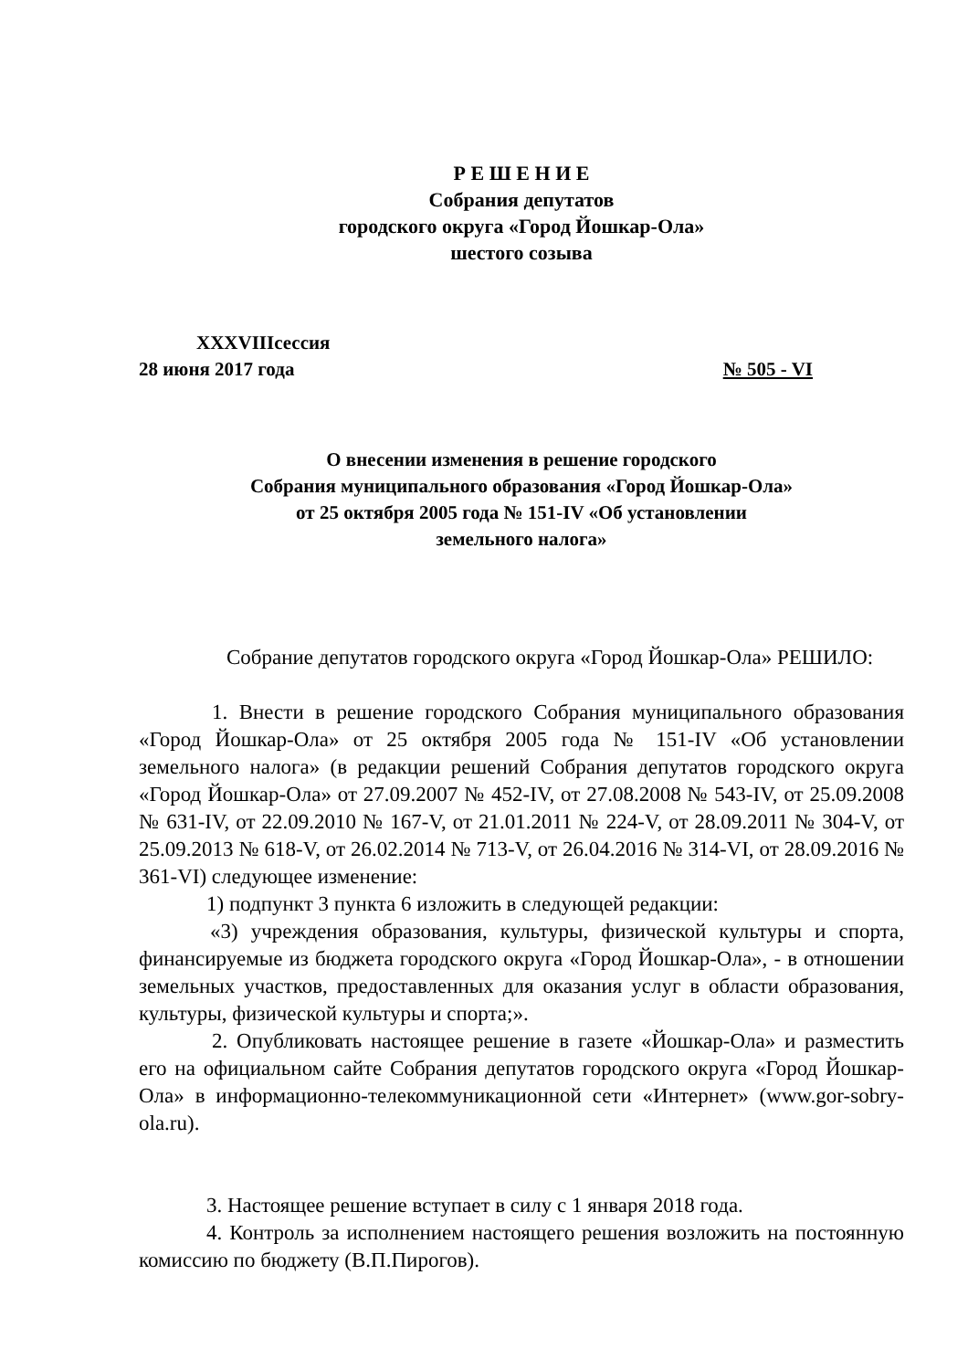Р Е Ш Е Н И Е
Собрания депутатов
городского округа «Город Йошкар-Ола»
шестого созыва
XXXVIIIсессия
28 июня 2017 года № 505 - VI
О внесении изменения в решение городского
Собрания муниципального образования «Город Йошкар-Ола»
от 25 октября 2005 года № 151-IV «Об установлении
земельного налога»
Собрание депутатов городского округа «Город Йошкар-Ола» РЕШИЛО:
1. Внести в решение городского Собрания муниципального образования «Город Йошкар-Ола» от 25 октября 2005 года № 151-IV «Об установлении земельного налога» (в редакции решений Собрания депутатов городского округа «Город Йошкар-Ола» от 27.09.2007 № 452-IV, от 27.08.2008 № 543-IV, от 25.09.2008 № 631-IV, от 22.09.2010 № 167-V, от 21.01.2011 № 224-V, от 28.09.2011 № 304-V, от 25.09.2013 № 618-V, от 26.02.2014 № 713-V, от 26.04.2016 № 314-VI, от 28.09.2016 № 361-VI) следующее изменение:
1) подпункт 3 пункта 6 изложить в следующей редакции:
«3) учреждения образования, культуры, физической культуры и спорта, финансируемые из бюджета городского округа «Город Йошкар-Ола», - в отношении земельных участков, предоставленных для оказания услуг в области образования, культуры, физической культуры и спорта;».
2. Опубликовать настоящее решение в газете «Йошкар-Ола» и разместить его на официальном сайте Собрания депутатов городского округа «Город Йошкар-Ола» в информационно-телекоммуникационной сети «Интернет» (www.gor-sobry-ola.ru).
3. Настоящее решение вступает в силу с 1 января 2018 года.
4. Контроль за исполнением настоящего решения возложить на постоянную комиссию по бюджету (В.П.Пирогов).